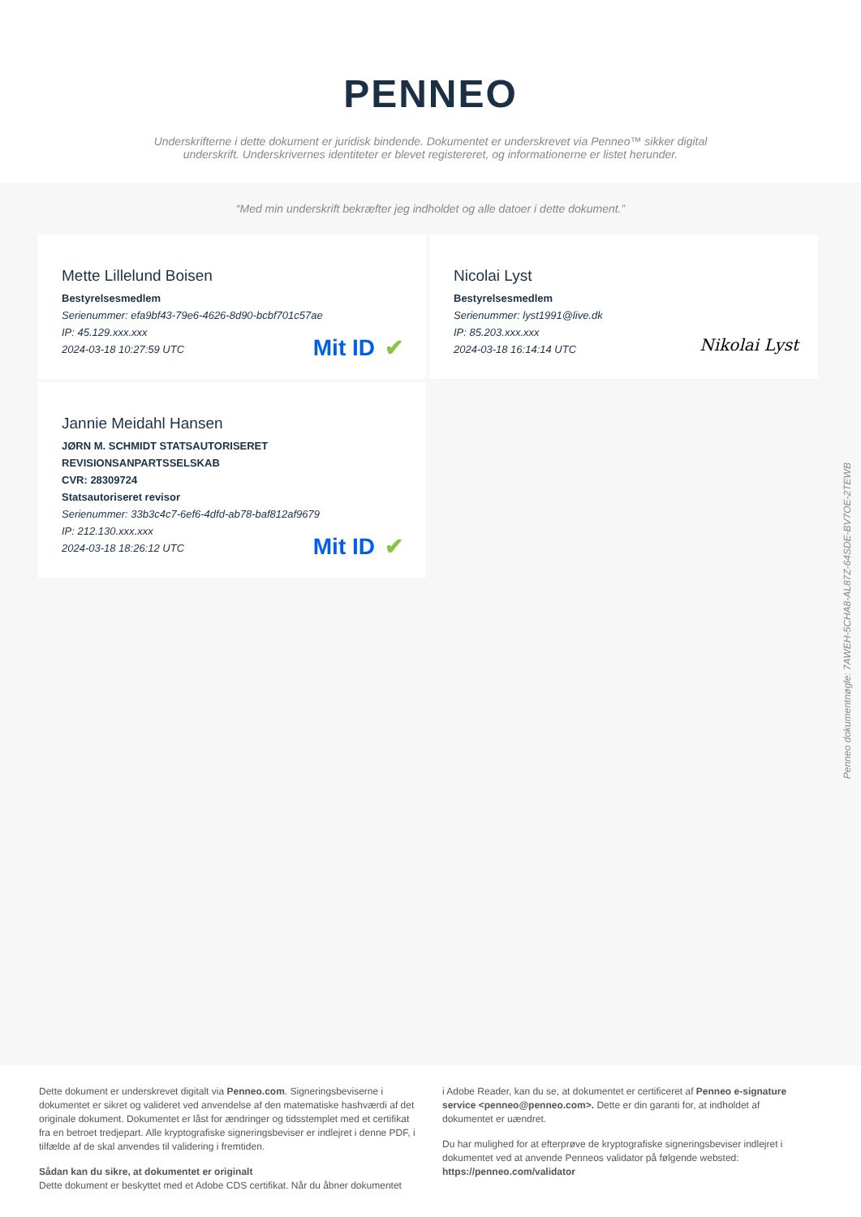PENNEO
Underskrifterne i dette dokument er juridisk bindende. Dokumentet er underskrevet via Penneo™ sikker digital underskrift. Underskrivernes identiteter er blevet registereret, og informationerne er listet herunder.
“Med min underskrift bekræfter jeg indholdet og alle datoer i dette dokument.”
Mette Lillelund Boisen
Bestyrelsesmedlem
Serienummer: efa9bf43-79e6-4626-8d90-bcbf701c57ae
IP: 45.129.xxx.xxx
2024-03-18 10:27:59 UTC
Mit ID ✔
Nicolai Lyst
Bestyrelsesmedlem
Serienummer: lyst1991@live.dk
IP: 85.203.xxx.xxx
2024-03-18 16:14:14 UTC
Nikolai Lyst
Jannie Meidahl Hansen
JØRN M. SCHMIDT STATSAUTORISERET REVISIONSANPARTSSELSKAB
CVR: 28309724
Statsautoriseret revisor
Serienummer: 33b3c4c7-6ef6-4dfd-ab78-baf812af9679
IP: 212.130.xxx.xxx
2024-03-18 18:26:12 UTC
Mit ID ✔
Penneo dokumentnøgle: 7AWEH-5CHA8-AL87Z-64SDE-BV7OE-2TEWB
Dette dokument er underskrevet digitalt via Penneo.com. Signeringsbeviserne i dokumentet er sikret og valideret ved anvendelse af den matematiske hashværdi af det originale dokument. Dokumentet er låst for ændringer og tidsstemplet med et certifikat fra en betroet tredjepart. Alle kryptografiske signeringsbeviser er indlejret i denne PDF, i tilfælde af de skal anvendes til validering i fremtiden.
Sådan kan du sikre, at dokumentet er originalt
Dette dokument er beskyttet med et Adobe CDS certifikat. Når du åbner dokumentet
i Adobe Reader, kan du se, at dokumentet er certificeret af Penneo e-signature service <penneo@penneo.com>. Dette er din garanti for, at indholdet af dokumentet er uændret.
Du har mulighed for at efterprøve de kryptografiske signeringsbeviser indlejret i dokumentet ved at anvende Penneos validator på følgende websted: https://penneo.com/validator